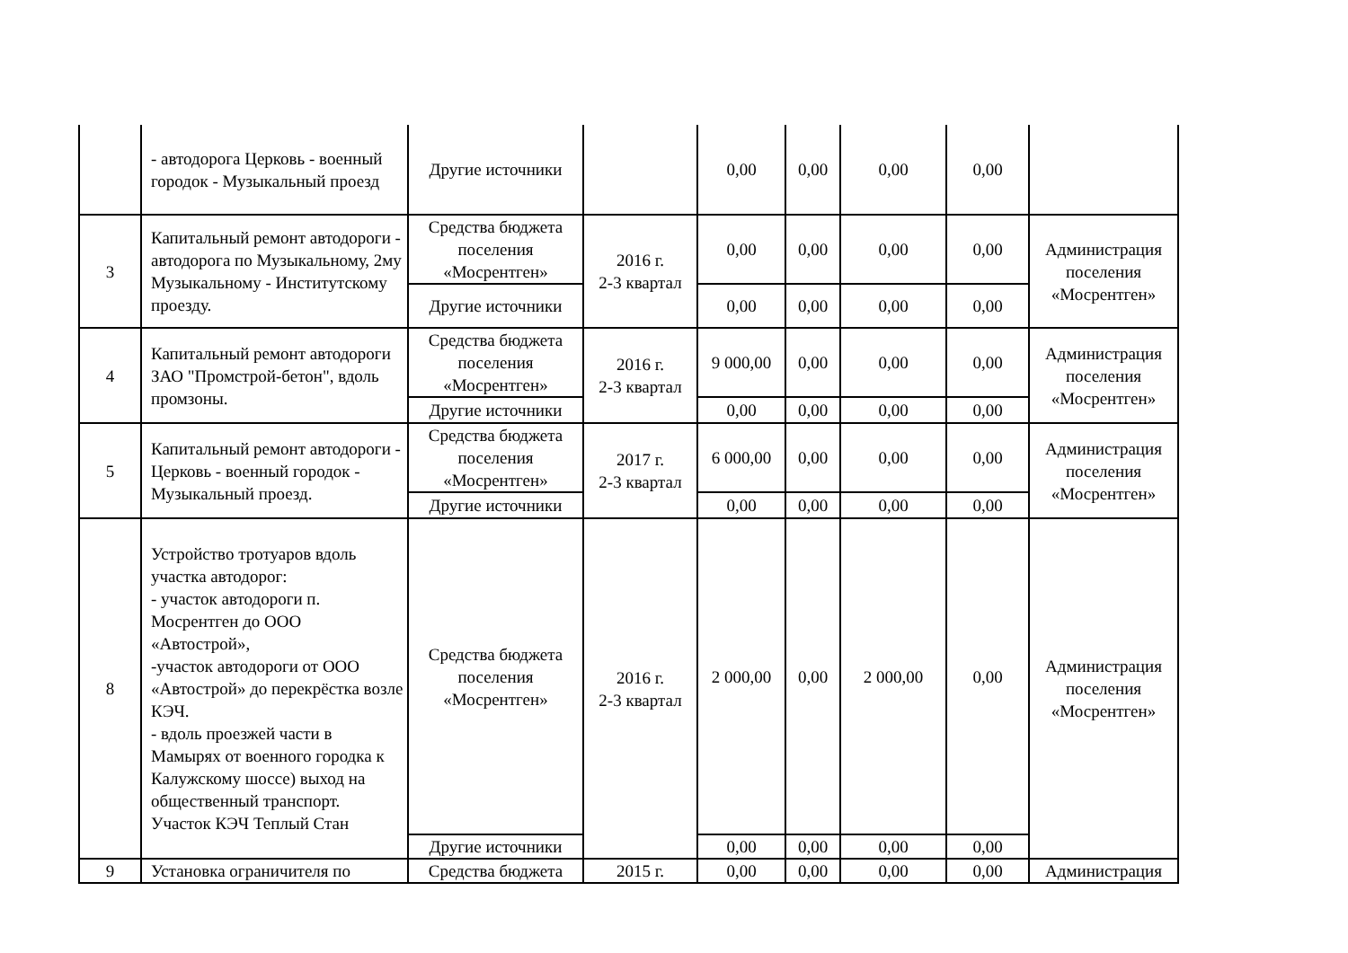| | - автодорога Церковь - военный городок - Музыкальный проезд | Другие источники | | 0,00 | 0,00 | 0,00 | 0,00 | |
| 3 | Капитальный ремонт автодороги - автодорога по Музыкальному, 2му Музыкальному - Институтскому проезду. | Средства бюджета поселения «Мосрентген» | 2016 г. 2-3 квартал | 0,00 | 0,00 | 0,00 | 0,00 | Администрация поселения «Мосрентген» |
| | | Другие источники | | 0,00 | 0,00 | 0,00 | 0,00 | |
| 4 | Капитальный ремонт автодороги ЗАО "Промстрой-бетон", вдоль промзоны. | Средства бюджета поселения «Мосрентген» | 2016 г. 2-3 квартал | 9 000,00 | 0,00 | 0,00 | 0,00 | Администрация поселения «Мосрентген» |
| | | Другие источники | | 0,00 | 0,00 | 0,00 | 0,00 | |
| 5 | Капитальный ремонт автодороги - Церковь - военный городок - Музыкальный проезд. | Средства бюджета поселения «Мосрентген» | 2017 г. 2-3 квартал | 6 000,00 | 0,00 | 0,00 | 0,00 | Администрация поселения «Мосрентген» |
| | | Другие источники | | 0,00 | 0,00 | 0,00 | 0,00 | |
| 8 | Устройство тротуаров вдоль участка автодорог: - участок автодороги п. Мосрентген до ООО «Автострой», -участок автодороги от ООО «Автострой» до перекрёстка возле КЭЧ. - вдоль проезжей части в Мамырях от военного городка к Калужскому шоссе) выход на общественный транспорт. Участок КЭЧ Теплый Стан | Средства бюджета поселения «Мосрентген» | 2016 г. 2-3 квартал | 2 000,00 | 0,00 | 2 000,00 | 0,00 | Администрация поселения «Мосрентген» |
| | | Другие источники | | 0,00 | 0,00 | 0,00 | 0,00 | |
| 9 | Установка ограничителя по | Средства бюджета | 2015 г. | 0,00 | 0,00 | 0,00 | 0,00 | Администрация |